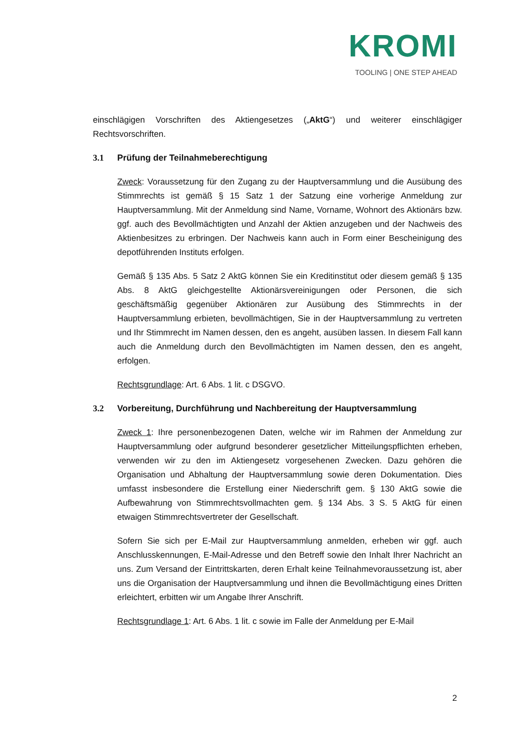KROMI
TOOLING | ONE STEP AHEAD
einschlägigen Vorschriften des Aktiengesetzes („AktG“) und weiterer einschlägiger Rechtsvorschriften.
3.1 Prüfung der Teilnahmeberechtigung
Zweck: Voraussetzung für den Zugang zu der Hauptversammlung und die Ausübung des Stimmrechts ist gemäß § 15 Satz 1 der Satzung eine vorherige Anmeldung zur Hauptversammlung. Mit der Anmeldung sind Name, Vorname, Wohnort des Aktionärs bzw. ggf. auch des Bevollmächtigten und Anzahl der Aktien anzugeben und der Nachweis des Aktienbesitzes zu erbringen. Der Nachweis kann auch in Form einer Bescheinigung des depotführenden Instituts erfolgen.
Gemäß § 135 Abs. 5 Satz 2 AktG können Sie ein Kreditinstitut oder diesem gemäß § 135 Abs. 8 AktG gleichgestellte Aktionärsvereinigungen oder Personen, die sich geschäftsmäßig gegenüber Aktionären zur Ausübung des Stimmrechts in der Hauptversammlung erbieten, bevollmächtigen, Sie in der Hauptversammlung zu vertreten und Ihr Stimmrecht im Namen dessen, den es angeht, ausüben lassen. In diesem Fall kann auch die Anmeldung durch den Bevollmächtigten im Namen dessen, den es angeht, erfolgen.
Rechtsgrundlage: Art. 6 Abs. 1 lit. c DSGVO.
3.2 Vorbereitung, Durchführung und Nachbereitung der Hauptversammlung
Zweck 1: Ihre personenbezogenen Daten, welche wir im Rahmen der Anmeldung zur Hauptversammlung oder aufgrund besonderer gesetzlicher Mitteilungspflichten erheben, verwenden wir zu den im Aktiengesetz vorgesehenen Zwecken. Dazu gehören die Organisation und Abhaltung der Hauptversammlung sowie deren Dokumentation. Dies umfasst insbesondere die Erstellung einer Niederschrift gem. § 130 AktG sowie die Aufbewahrung von Stimmrechtsvollmachten gem. § 134 Abs. 3 S. 5 AktG für einen etwaigen Stimmrechtsvertreter der Gesellschaft.
Sofern Sie sich per E-Mail zur Hauptversammlung anmelden, erheben wir ggf. auch Anschlusskennungen, E-Mail-Adresse und den Betreff sowie den Inhalt Ihrer Nachricht an uns. Zum Versand der Eintrittskarten, deren Erhalt keine Teilnahmevoraussetzung ist, aber uns die Organisation der Hauptversammlung und ihnen die Bevollmächtigung eines Dritten erleichtert, erbitten wir um Angabe Ihrer Anschrift.
Rechtsgrundlage 1: Art. 6 Abs. 1 lit. c sowie im Falle der Anmeldung per E-Mail
2